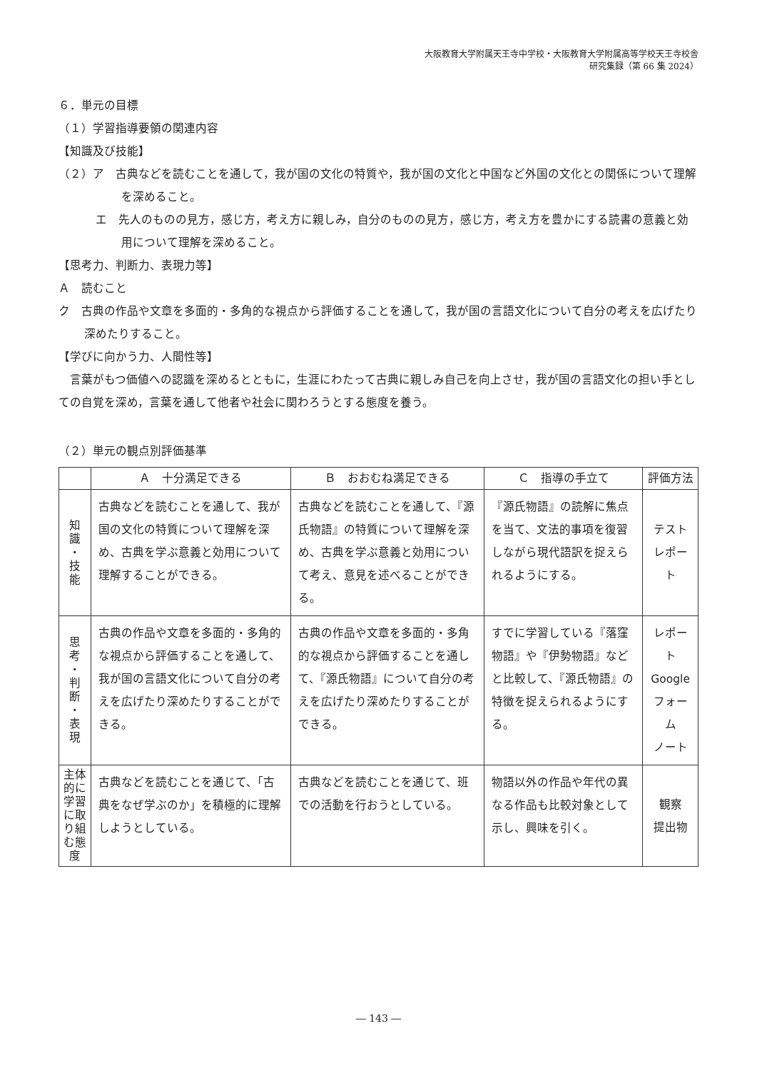大阪教育大学附属天王寺中学校・大阪教育大学附属高等学校天王寺校舎
研究集録（第 66 集 2024）
６．単元の目標
（１）学習指導要領の関連内容
【知識及び技能】
（２）ア　古典などを読むことを通して，我が国の文化の特質や，我が国の文化と中国など外国の文化との関係について理解を深めること。
エ　先人のものの見方，感じ方，考え方に親しみ，自分のものの見方，感じ方，考え方を豊かにする読書の意義と効用について理解を深めること。
【思考力、判断力、表現力等】
Ａ　読むこと
ク　古典の作品や文章を多面的・多角的な視点から評価することを通して，我が国の言語文化について自分の考えを広げたり深めたりすること。
【学びに向かう力、人間性等】
　言葉がもつ価値への認識を深めるとともに，生涯にわたって古典に親しみ自己を向上させ，我が国の言語文化の担い手としての自覚を深め，言葉を通して他者や社会に関わろうとする態度を養う。
（２）単元の観点別評価基準
| | Ａ 十分満足できる | Ｂ おおむね満足できる | Ｃ 指導の手立て | 評価方法 |
| --- | --- | --- | --- | --- |
| 知 識 ・ 技 能 | 古典などを読むことを通して、我が国の文化の特質について理解を深め、古典を学ぶ意義と効用について理解することができる。 | 古典などを読むことを通して、『源氏物語』の特質について理解を深め、古典を学ぶ意義と効用について考え、意見を述べることができる。 | 『源氏物語』の読解に焦点を当て、文法的事項を復習しながら現代語訳を捉えられるようにする。 | テスト レポート |
| 思 考 ・ 判 断 ・ 表 現 | 古典の作品や文章を多面的・多角的な視点から評価することを通して、我が国の言語文化について自分の考えを広げたり深めたりすることができる。 | 古典の作品や文章を多面的・多角的な視点から評価することを通して、『源氏物語』について自分の考えを広げたり深めたりすることができる。 | すでに学習している『落窪物語』や『伊勢物語』などと比較して、『源氏物語』の特徴を捉えられるようにする。 | レポート Google フォーム ノート |
| 主体的に学習に取り組む態度 | 古典などを読むことを通じて、「古典をなぜ学ぶのか」を積極的に理解しようとしている。 | 古典などを読むことを通じて、班での活動を行おうとしている。 | 物語以外の作品や年代の異なる作品も比較対象として示し、興味を引く。 | 観察 提出物 |
― 143 ―